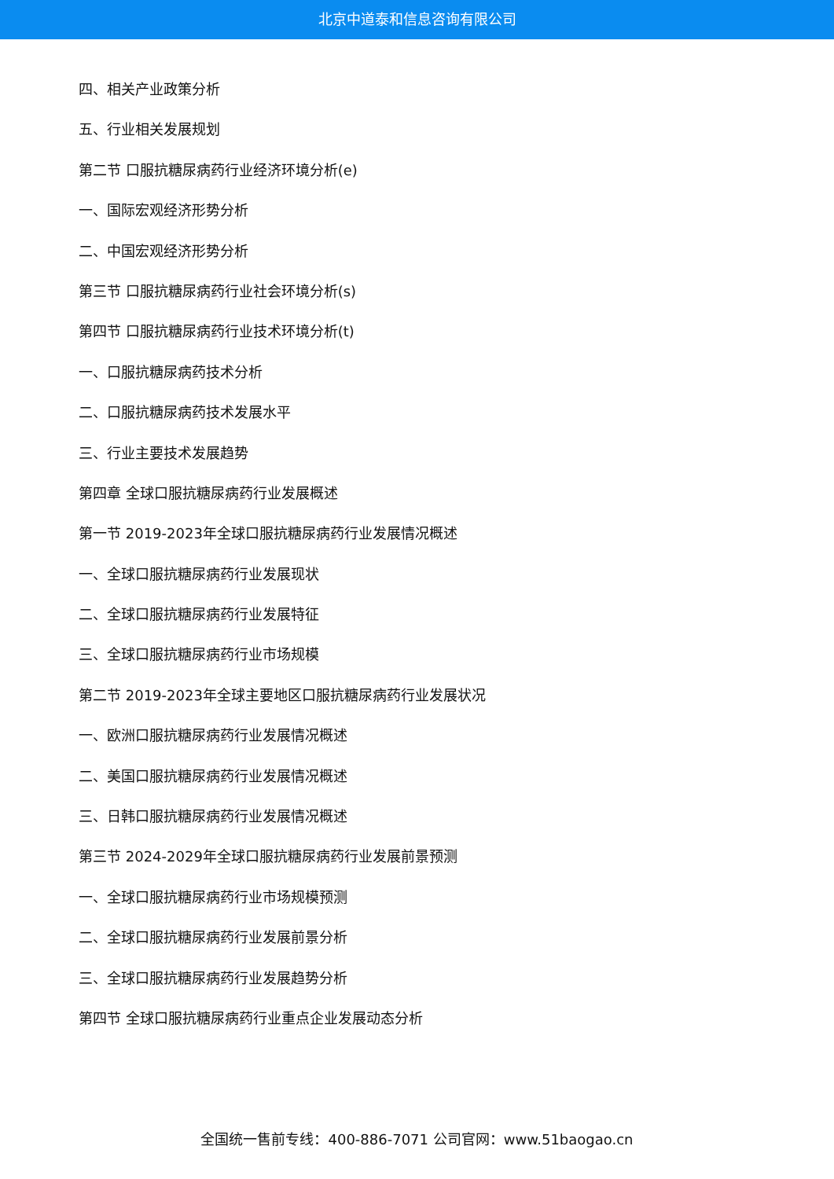北京中道泰和信息咨询有限公司
四、相关产业政策分析
五、行业相关发展规划
第二节 口服抗糖尿病药行业经济环境分析(e)
一、国际宏观经济形势分析
二、中国宏观经济形势分析
第三节 口服抗糖尿病药行业社会环境分析(s)
第四节 口服抗糖尿病药行业技术环境分析(t)
一、口服抗糖尿病药技术分析
二、口服抗糖尿病药技术发展水平
三、行业主要技术发展趋势
第四章 全球口服抗糖尿病药行业发展概述
第一节 2019-2023年全球口服抗糖尿病药行业发展情况概述
一、全球口服抗糖尿病药行业发展现状
二、全球口服抗糖尿病药行业发展特征
三、全球口服抗糖尿病药行业市场规模
第二节 2019-2023年全球主要地区口服抗糖尿病药行业发展状况
一、欧洲口服抗糖尿病药行业发展情况概述
二、美国口服抗糖尿病药行业发展情况概述
三、日韩口服抗糖尿病药行业发展情况概述
第三节 2024-2029年全球口服抗糖尿病药行业发展前景预测
一、全球口服抗糖尿病药行业市场规模预测
二、全球口服抗糖尿病药行业发展前景分析
三、全球口服抗糖尿病药行业发展趋势分析
第四节 全球口服抗糖尿病药行业重点企业发展动态分析
全国统一售前专线：400-886-7071 公司官网：www.51baogao.cn